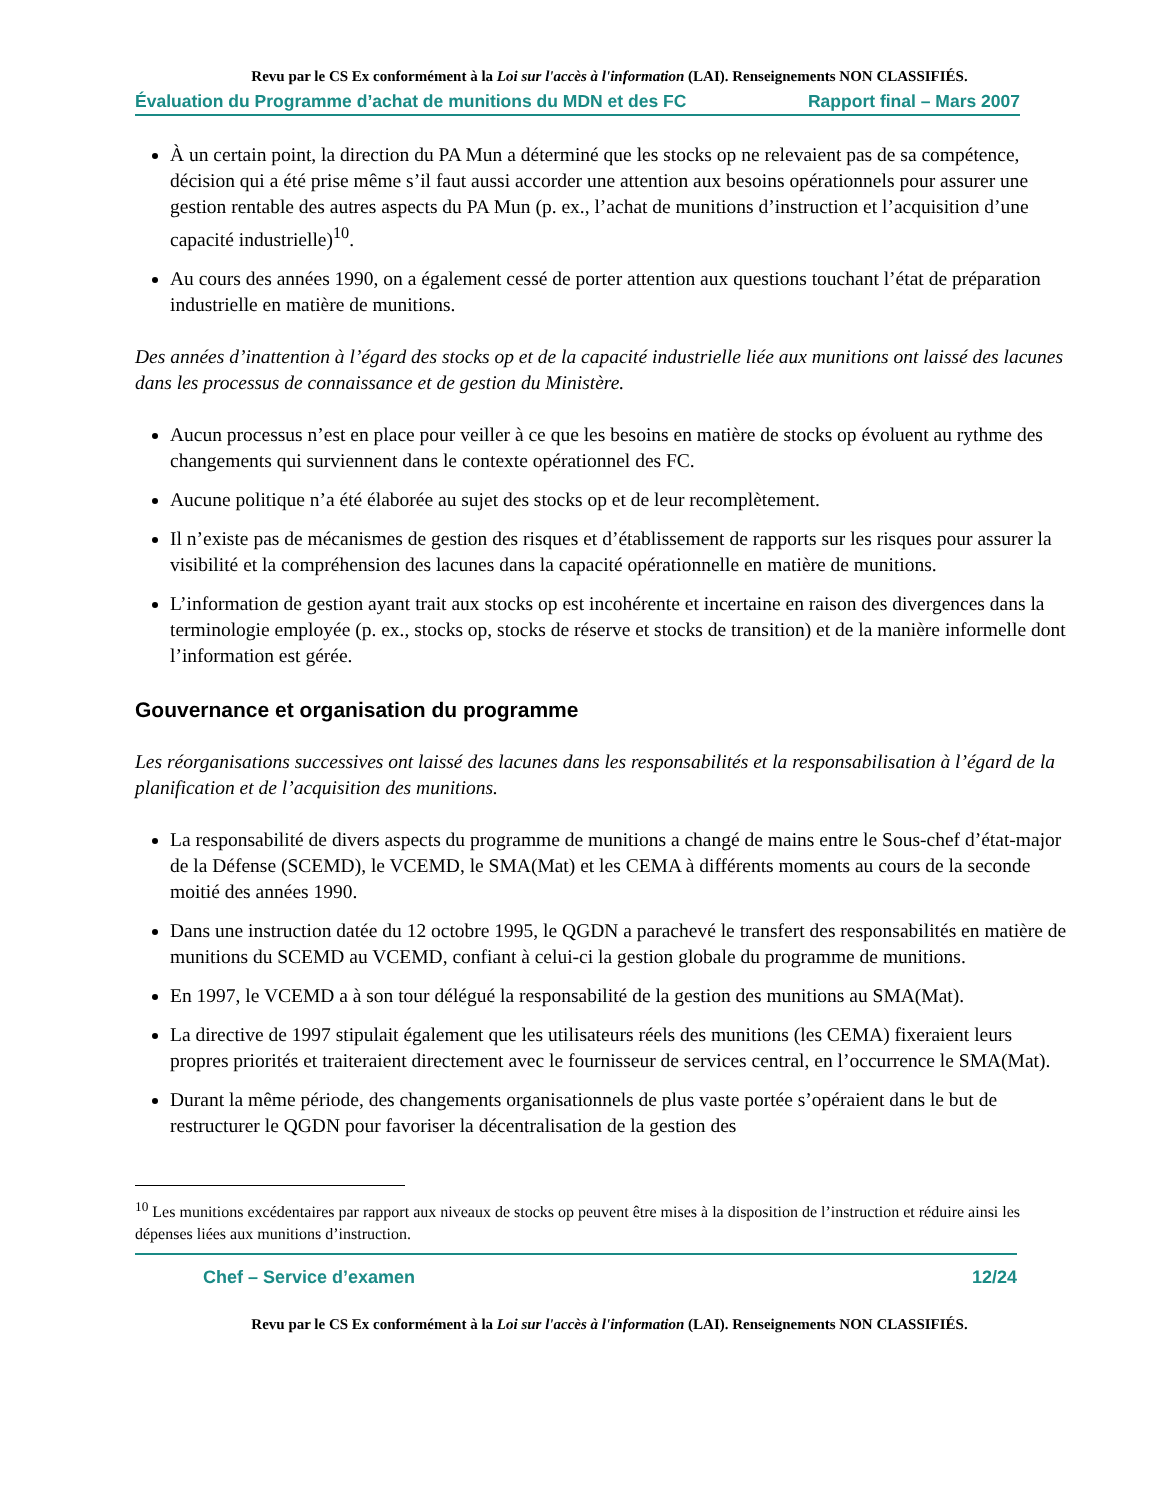Revu par le CS Ex conformément à la Loi sur l'accès à l'information (LAI). Renseignements NON CLASSIFIÉS.
Évaluation du Programme d’achat de munitions du MDN et des FC Rapport final – Mars 2007
À un certain point, la direction du PA Mun a déterminé que les stocks op ne relevaient pas de sa compétence, décision qui a été prise même s’il faut aussi accorder une attention aux besoins opérationnels pour assurer une gestion rentable des autres aspects du PA Mun (p. ex., l’achat de munitions d’instruction et l’acquisition d’une capacité industrielle)<sup>10</sup>.
Au cours des années 1990, on a également cessé de porter attention aux questions touchant l’état de préparation industrielle en matière de munitions.
Des années d’inattention à l’égard des stocks op et de la capacité industrielle liée aux munitions ont laissé des lacunes dans les processus de connaissance et de gestion du Ministère.
Aucun processus n’est en place pour veiller à ce que les besoins en matière de stocks op évoluent au rythme des changements qui surviennent dans le contexte opérationnel des FC.
Aucune politique n’a été élaborée au sujet des stocks op et de leur recomplètement.
Il n’existe pas de mécanismes de gestion des risques et d’établissement de rapports sur les risques pour assurer la visibilité et la compréhension des lacunes dans la capacité opérationnelle en matière de munitions.
L’information de gestion ayant trait aux stocks op est incohérente et incertaine en raison des divergences dans la terminologie employée (p. ex., stocks op, stocks de réserve et stocks de transition) et de la manière informelle dont l’information est gérée.
Gouvernance et organisation du programme
Les réorganisations successives ont laissé des lacunes dans les responsabilités et la responsabilisation à l’égard de la planification et de l’acquisition des munitions.
La responsabilité de divers aspects du programme de munitions a changé de mains entre le Sous-chef d’état-major de la Défense (SCEMD), le VCEMD, le SMA(Mat) et les CEMA à différents moments au cours de la seconde moitié des années 1990.
Dans une instruction datée du 12 octobre 1995, le QGDN a parachevé le transfert des responsabilités en matière de munitions du SCEMD au VCEMD, confiant à celui-ci la gestion globale du programme de munitions.
En 1997, le VCEMD a à son tour délégué la responsabilité de la gestion des munitions au SMA(Mat).
La directive de 1997 stipulait également que les utilisateurs réels des munitions (les CEMA) fixeraient leurs propres priorités et traiteraient directement avec le fournisseur de services central, en l’occurrence le SMA(Mat).
Durant la même période, des changements organisationnels de plus vaste portée s’opéraient dans le but de restructurer le QGDN pour favoriser la décentralisation de la gestion des
<sup>10</sup> Les munitions excédentaires par rapport aux niveaux de stocks op peuvent être mises à la disposition de l’instruction et réduire ainsi les dépenses liées aux munitions d’instruction.
Chef – Service d’examen 12/24
Revu par le CS Ex conformément à la Loi sur l'accès à l'information (LAI). Renseignements NON CLASSIFIÉS.